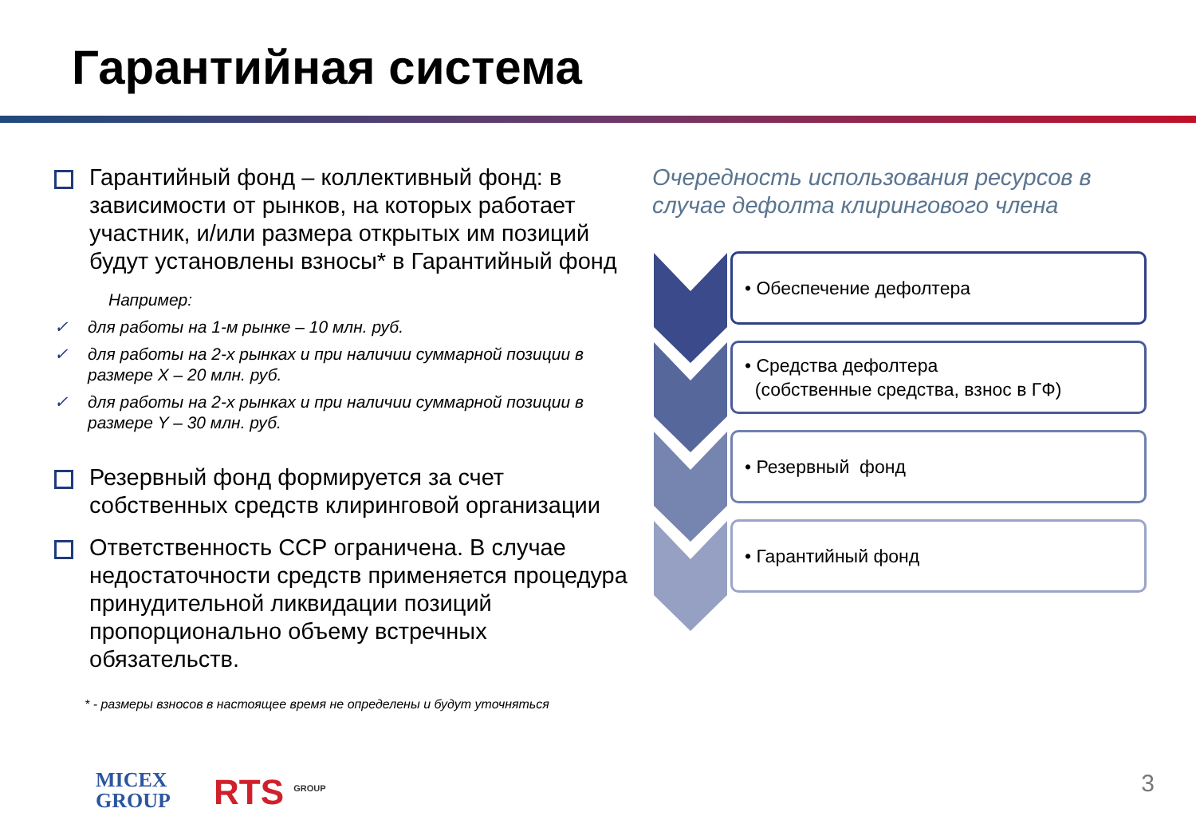Гарантийная система
Гарантийный фонд – коллективный фонд: в зависимости от рынков, на которых работает участник, и/или размера открытых им позиций будут установлены взносы* в Гарантийный фонд
Например:
✓ для работы на 1-м рынке – 10 млн. руб.
✓ для работы на 2-х рынках и при наличии суммарной позиции в размере X – 20 млн. руб.
✓ для работы на 2-х рынках и при наличии суммарной позиции в размере Y – 30 млн. руб.
Резервный фонд формируется за счет собственных средств клиринговой организации
Ответственность ССР ограничена. В случае недостаточности средств применяется процедура принудительной ликвидации позиций пропорционально объему встречных обязательств.
* - размеры взносов в настоящее время не определены и будут уточняться
Очередность использования ресурсов в случае дефолта клирингового члена
• Обеспечение дефолтера
• Средства дефолтера
(собственные средства, взнос в ГФ)
• Резервный фонд
• Гарантийный фонд
MICEX
GROUP
RTS <sup>GROUP</sup> 3